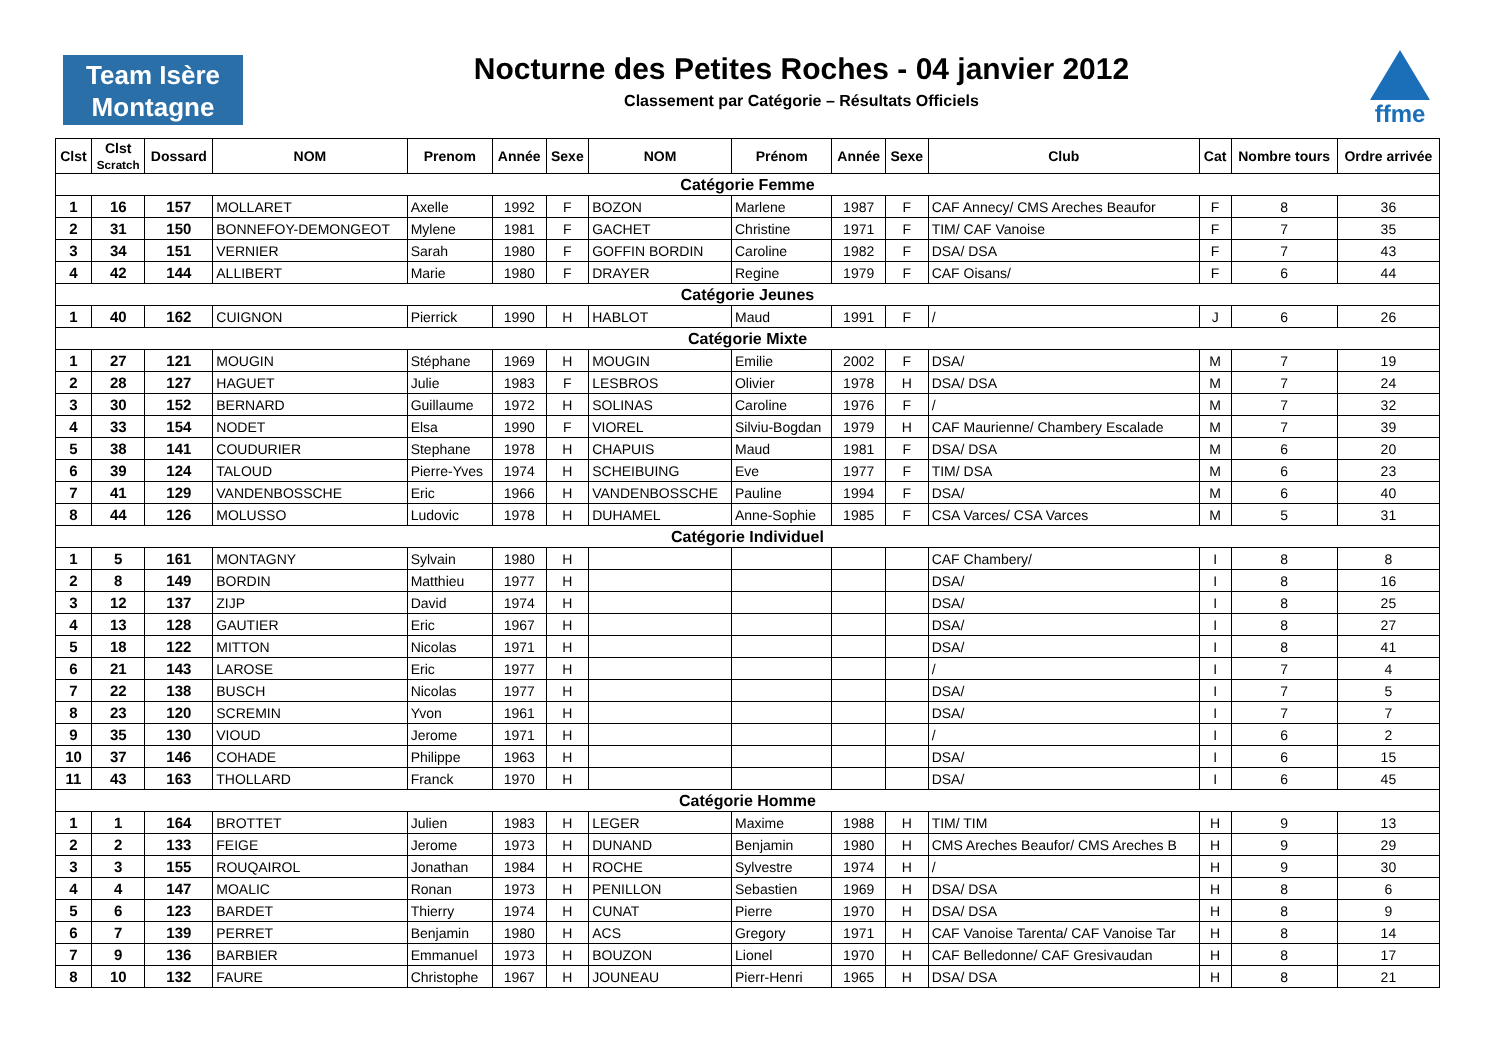Team Isère
Montagne
Nocturne des Petites Roches - 04 janvier 2012
Classement par Catégorie – Résultats Officiels
ffme
| Clst | Clst Scratch | Dossard | NOM | Prenom | Année | Sexe | NOM | Prénom | Année | Sexe | Club | Cat | Nombre tours | Ordre arrivée |
| --- | --- | --- | --- | --- | --- | --- | --- | --- | --- | --- | --- | --- | --- | --- |
| Catégorie Femme | | | | | | | | | | | | | | |
| 1 | 16 | 157 | MOLLARET | Axelle | 1992 | F | BOZON | Marlene | 1987 | F | CAF Annecy/ CMS Areches Beaufor | F | 8 | 36 |
| 2 | 31 | 150 | BONNEFOY-DEMONGEOT | Mylene | 1981 | F | GACHET | Christine | 1971 | F | TIM/ CAF Vanoise | F | 7 | 35 |
| 3 | 34 | 151 | VERNIER | Sarah | 1980 | F | GOFFIN BORDIN | Caroline | 1982 | F | DSA/ DSA | F | 7 | 43 |
| 4 | 42 | 144 | ALLIBERT | Marie | 1980 | F | DRAYER | Regine | 1979 | F | CAF Oisans/ | F | 6 | 44 |
| Catégorie Jeunes | | | | | | | | | | | | | | |
| 1 | 40 | 162 | CUIGNON | Pierrick | 1990 | H | HABLOT | Maud | 1991 | F | / | J | 6 | 26 |
| Catégorie Mixte | | | | | | | | | | | | | | |
| 1 | 27 | 121 | MOUGIN | Stéphane | 1969 | H | MOUGIN | Emilie | 2002 | F | DSA/ | M | 7 | 19 |
| 2 | 28 | 127 | HAGUET | Julie | 1983 | F | LESBROS | Olivier | 1978 | H | DSA/ DSA | M | 7 | 24 |
| 3 | 30 | 152 | BERNARD | Guillaume | 1972 | H | SOLINAS | Caroline | 1976 | F | / | M | 7 | 32 |
| 4 | 33 | 154 | NODET | Elsa | 1990 | F | VIOREL | Silviu-Bogdan | 1979 | H | CAF Maurienne/ Chambery Escalade | M | 7 | 39 |
| 5 | 38 | 141 | COUDURIER | Stephane | 1978 | H | CHAPUIS | Maud | 1981 | F | DSA/ DSA | M | 6 | 20 |
| 6 | 39 | 124 | TALOUD | Pierre-Yves | 1974 | H | SCHEIBUING | Eve | 1977 | F | TIM/ DSA | M | 6 | 23 |
| 7 | 41 | 129 | VANDENBOSSCHE | Eric | 1966 | H | VANDENBOSSCHE | Pauline | 1994 | F | DSA/ | M | 6 | 40 |
| 8 | 44 | 126 | MOLUSSO | Ludovic | 1978 | H | DUHAMEL | Anne-Sophie | 1985 | F | CSA Varces/ CSA Varces | M | 5 | 31 |
| Catégorie Individuel | | | | | | | | | | | | | | |
| 1 | 5 | 161 | MONTAGNY | Sylvain | 1980 | H | | | | | CAF Chambery/ | I | 8 | 8 |
| 2 | 8 | 149 | BORDIN | Matthieu | 1977 | H | | | | | DSA/ | I | 8 | 16 |
| 3 | 12 | 137 | ZIJP | David | 1974 | H | | | | | DSA/ | I | 8 | 25 |
| 4 | 13 | 128 | GAUTIER | Eric | 1967 | H | | | | | DSA/ | I | 8 | 27 |
| 5 | 18 | 122 | MITTON | Nicolas | 1971 | H | | | | | DSA/ | I | 8 | 41 |
| 6 | 21 | 143 | LAROSE | Eric | 1977 | H | | | | | / | I | 7 | 4 |
| 7 | 22 | 138 | BUSCH | Nicolas | 1977 | H | | | | | DSA/ | I | 7 | 5 |
| 8 | 23 | 120 | SCREMIN | Yvon | 1961 | H | | | | | DSA/ | I | 7 | 7 |
| 9 | 35 | 130 | VIOUD | Jerome | 1971 | H | | | | | / | I | 6 | 2 |
| 10 | 37 | 146 | COHADE | Philippe | 1963 | H | | | | | DSA/ | I | 6 | 15 |
| 11 | 43 | 163 | THOLLARD | Franck | 1970 | H | | | | | DSA/ | I | 6 | 45 |
| Catégorie Homme | | | | | | | | | | | | | | |
| 1 | 1 | 164 | BROTTET | Julien | 1983 | H | LEGER | Maxime | 1988 | H | TIM/ TIM | H | 9 | 13 |
| 2 | 2 | 133 | FEIGE | Jerome | 1973 | H | DUNAND | Benjamin | 1980 | H | CMS Areches Beaufor/ CMS Areches B | H | 9 | 29 |
| 3 | 3 | 155 | ROUQAIROL | Jonathan | 1984 | H | ROCHE | Sylvestre | 1974 | H | / | H | 9 | 30 |
| 4 | 4 | 147 | MOALIC | Ronan | 1973 | H | PENILLON | Sebastien | 1969 | H | DSA/ DSA | H | 8 | 6 |
| 5 | 6 | 123 | BARDET | Thierry | 1974 | H | CUNAT | Pierre | 1970 | H | DSA/ DSA | H | 8 | 9 |
| 6 | 7 | 139 | PERRET | Benjamin | 1980 | H | ACS | Gregory | 1971 | H | CAF Vanoise Tarenta/ CAF Vanoise Tar | H | 8 | 14 |
| 7 | 9 | 136 | BARBIER | Emmanuel | 1973 | H | BOUZON | Lionel | 1970 | H | CAF Belledonne/ CAF Gresivaudan | H | 8 | 17 |
| 8 | 10 | 132 | FAURE | Christophe | 1967 | H | JOUNEAU | Pierr-Henri | 1965 | H | DSA/ DSA | H | 8 | 21 |